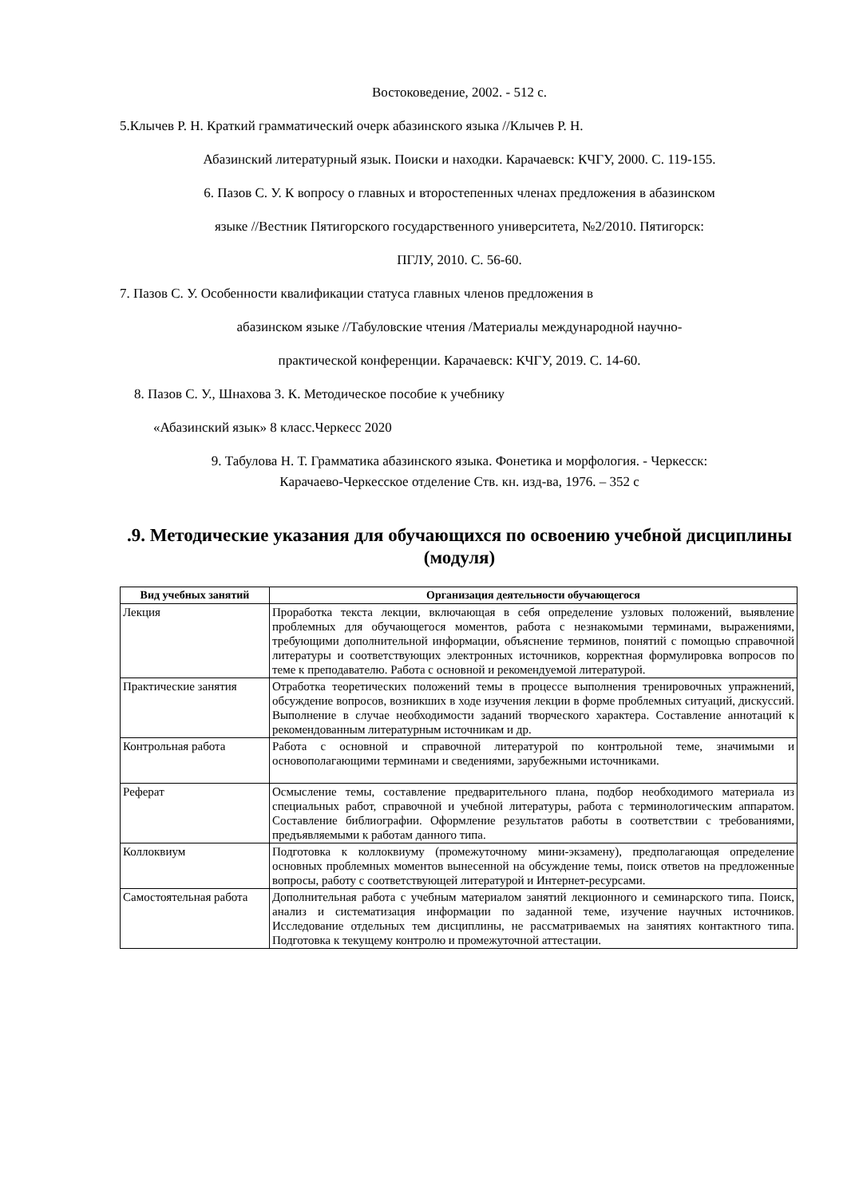Востоковедение, 2002. - 512 с.
5.Клычев Р. Н. Краткий грамматический очерк абазинского языка //Клычев Р. Н.
Абазинский литературный язык. Поиски и находки. Карачаевск: КЧГУ, 2000. С. 119-155.
6. Пазов С. У. К вопросу о главных и второстепенных членах предложения в абазинском
языке //Вестник Пятигорского государственного университета, №2/2010. Пятигорск:
ПГЛУ, 2010. С. 56-60.
7. Пазов С. У. Особенности квалификации статуса главных членов предложения в
абазинском языке //Табуловские чтения /Материалы международной научно-
практической конференции. Карачаевск: КЧГУ, 2019. С. 14-60.
8. Пазов С. У., Шнахова З. К. Методическое пособие к учебнику
«Абазинский язык» 8 класс.Черкесс 2020
9. Табулова Н. Т. Грамматика абазинского языка. Фонетика и морфология. - Черкесск:
Карачаево-Черкесское отделение Ств. кн. изд-ва, 1976. – 352 с
.9. Методические указания для обучающихся по освоению учебной дисциплины (модуля)
| Вид учебных занятий | Организация деятельности обучающегося |
| --- | --- |
| Лекция | Проработка текста лекции, включающая в себя определение узловых положений, выявление проблемных для обучающегося моментов, работа с незнакомыми терминами, выражениями, требующими дополнительной информации, объяснение терминов, понятий с помощью справочной литературы и соответствующих электронных источников, корректная формулировка вопросов по теме к преподавателю. Работа с основной и рекомендуемой литературой. |
| Практические занятия | Отработка теоретических положений темы в процессе выполнения тренировочных упражнений, обсуждение вопросов, возникших в ходе изучения лекции в форме проблемных ситуаций, дискуссий. Выполнение в случае необходимости заданий творческого характера. Составление аннотаций к рекомендованным литературным источникам и др. |
| Контрольная работа | Работа с основной и справочной литературой по контрольной теме, значимыми и основополагающими терминами и сведениями, зарубежными источниками. |
| Реферат | Осмысление темы, составление предварительного плана, подбор необходимого материала из специальных работ, справочной и учебной литературы, работа с терминологическим аппаратом. Составление библиографии. Оформление результатов работы в соответствии с требованиями, предъявляемыми к работам данного типа. |
| Коллоквиум | Подготовка к коллоквиуму (промежуточному мини-экзамену), предполагающая определение основных проблемных моментов вынесенной на обсуждение темы, поиск ответов на предложенные вопросы, работу с соответствующей литературой и Интернет-ресурсами. |
| Самостоятельная работа | Дополнительная работа с учебным материалом занятий лекционного и семинарского типа. Поиск, анализ и систематизация информации по заданной теме, изучение научных источников. Исследование отдельных тем дисциплины, не рассматриваемых на занятиях контактного типа. Подготовка к текущему контролю и промежуточной аттестации. |